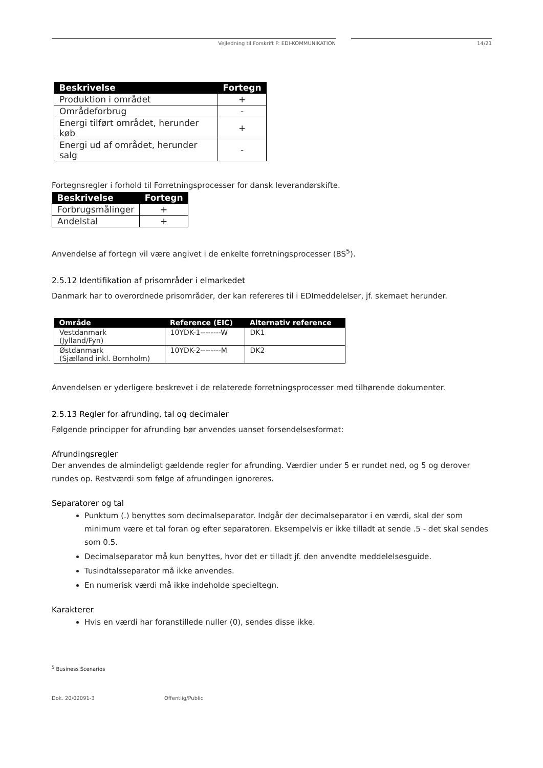Vejledning til Forskrift F: EDI-KOMMUNIKATION 14/21
| Beskrivelse | Fortegn |
| --- | --- |
| Produktion i området | + |
| Områdeforbrug | - |
| Energi tilført området, herunder køb | + |
| Energi ud af området, herunder salg | - |
Fortegnsregler i forhold til Forretningsprocesser for dansk leverandørskifte.
| Beskrivelse | Fortegn |
| --- | --- |
| Forbrugsmålinger | + |
| Andelstal | + |
Anvendelse af fortegn vil være angivet i de enkelte forretningsprocesser (BS<sup>5</sup>).
2.5.12 Identifikation af prisområder i elmarkedet
Danmark har to overordnede prisområder, der kan refereres til i EDImeddelelser, jf. skemaet herunder.
| Område | Reference (EIC) | Alternativ reference |
| --- | --- | --- |
| Vestdanmark (Jylland/Fyn) | 10YDK-1--------W | DK1 |
| Østdanmark (Sjælland inkl. Bornholm) | 10YDK-2--------M | DK2 |
Anvendelsen er yderligere beskrevet i de relaterede forretningsprocesser med tilhørende dokumenter.
2.5.13 Regler for afrunding, tal og decimaler
Følgende principper for afrunding bør anvendes uanset forsendelsesformat:
Afrundingsregler
Der anvendes de almindeligt gældende regler for afrunding. Værdier under 5 er rundet ned, og 5 og derover rundes op. Restværdi som følge af afrundingen ignoreres.
Separatorer og tal
Punktum (.) benyttes som decimalseparator. Indgår der decimalseparator i en værdi, skal der som minimum være et tal foran og efter separatoren. Eksempelvis er ikke tilladt at sende .5 - det skal sendes som 0.5.
Decimalseparator må kun benyttes, hvor det er tilladt jf. den anvendte meddelelsesguide.
Tusindtalsseparator må ikke anvendes.
En numerisk værdi må ikke indeholde specieltegn.
Karakterer
Hvis en værdi har foranstillede nuller (0), sendes disse ikke.
<sup>5</sup> Business Scenarios
Dok. 20/02091-3 Offentlig/Public